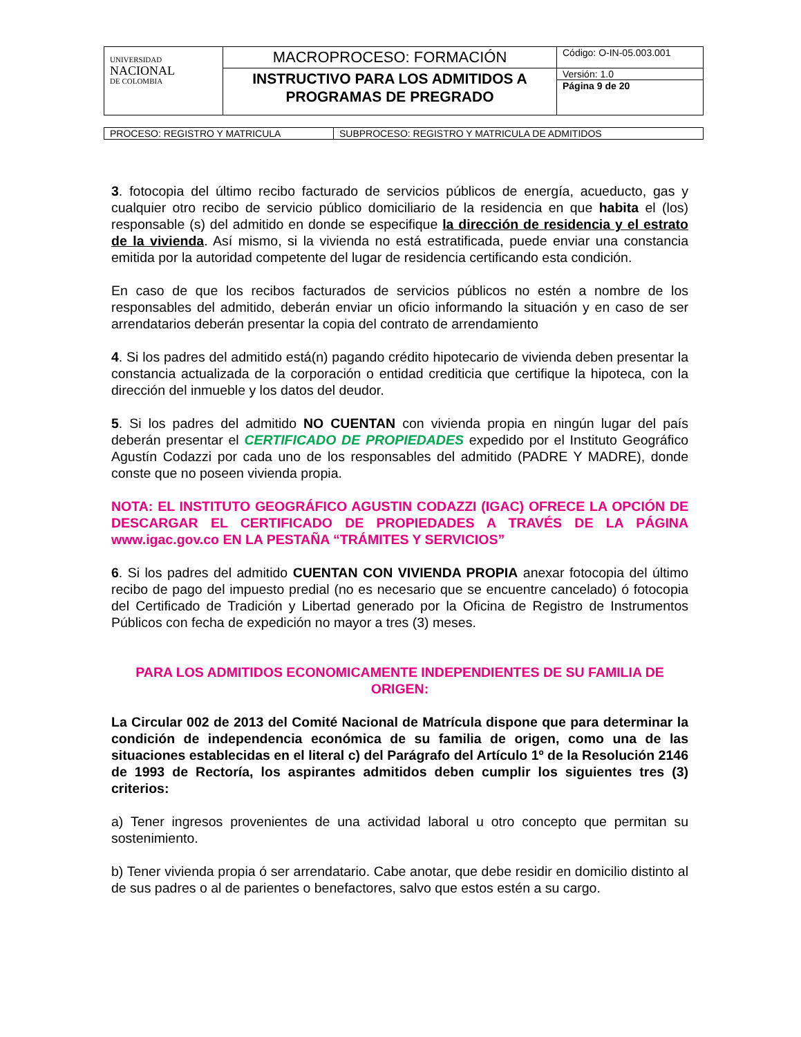| UNIVERSIDAD NACIONAL DE COLOMBIA | MACROPROCESO: FORMACIÓN | Código: O-IN-05.003.001 |
| | INSTRUCTIVO PARA LOS ADMITIDOS A PROGRAMAS DE PREGRADO | Versión: 1.0 |
| | | Página 9 de 20 |
| PROCESO: REGISTRO Y MATRICULA | SUBPROCESO: REGISTRO Y MATRICULA DE ADMITIDOS |
3. fotocopia del último recibo facturado de servicios públicos de energía, acueducto, gas y cualquier otro recibo de servicio público domiciliario de la residencia en que habita el (los) responsable (s) del admitido en donde se especifique la dirección de residencia y el estrato de la vivienda. Así mismo, si la vivienda no está estratificada, puede enviar una constancia emitida por la autoridad competente del lugar de residencia certificando esta condición.
En caso de que los recibos facturados de servicios públicos no estén a nombre de los responsables del admitido, deberán enviar un oficio informando la situación y en caso de ser arrendatarios deberán presentar la copia del contrato de arrendamiento
4. Si los padres del admitido está(n) pagando crédito hipotecario de vivienda deben presentar la constancia actualizada de la corporación o entidad crediticia que certifique la hipoteca, con la dirección del inmueble y los datos del deudor.
5. Si los padres del admitido NO CUENTAN con vivienda propia en ningún lugar del país deberán presentar el CERTIFICADO DE PROPIEDADES expedido por el Instituto Geográfico Agustín Codazzi por cada uno de los responsables del admitido (PADRE Y MADRE), donde conste que no poseen vivienda propia.
NOTA: EL INSTITUTO GEOGRÁFICO AGUSTIN CODAZZI (IGAC) OFRECE LA OPCIÓN DE DESCARGAR EL CERTIFICADO DE PROPIEDADES A TRAVÉS DE LA PÁGINA www.igac.gov.co EN LA PESTAÑA “TRÁMITES Y SERVICIOS”
6. Si los padres del admitido CUENTAN CON VIVIENDA PROPIA anexar fotocopia del último recibo de pago del impuesto predial (no es necesario que se encuentre cancelado) ó fotocopia del Certificado de Tradición y Libertad generado por la Oficina de Registro de Instrumentos Públicos con fecha de expedición no mayor a tres (3) meses.
PARA LOS ADMITIDOS ECONOMICAMENTE INDEPENDIENTES DE SU FAMILIA DE ORIGEN:
La Circular 002 de 2013 del Comité Nacional de Matrícula dispone que para determinar la condición de independencia económica de su familia de origen, como una de las situaciones establecidas en el literal c) del Parágrafo del Artículo 1º de la Resolución 2146 de 1993 de Rectoría, los aspirantes admitidos deben cumplir los siguientes tres (3) criterios:
a) Tener ingresos provenientes de una actividad laboral u otro concepto que permitan su sostenimiento.
b) Tener vivienda propia ó ser arrendatario. Cabe anotar, que debe residir en domicilio distinto al de sus padres o al de parientes o benefactores, salvo que estos estén a su cargo.